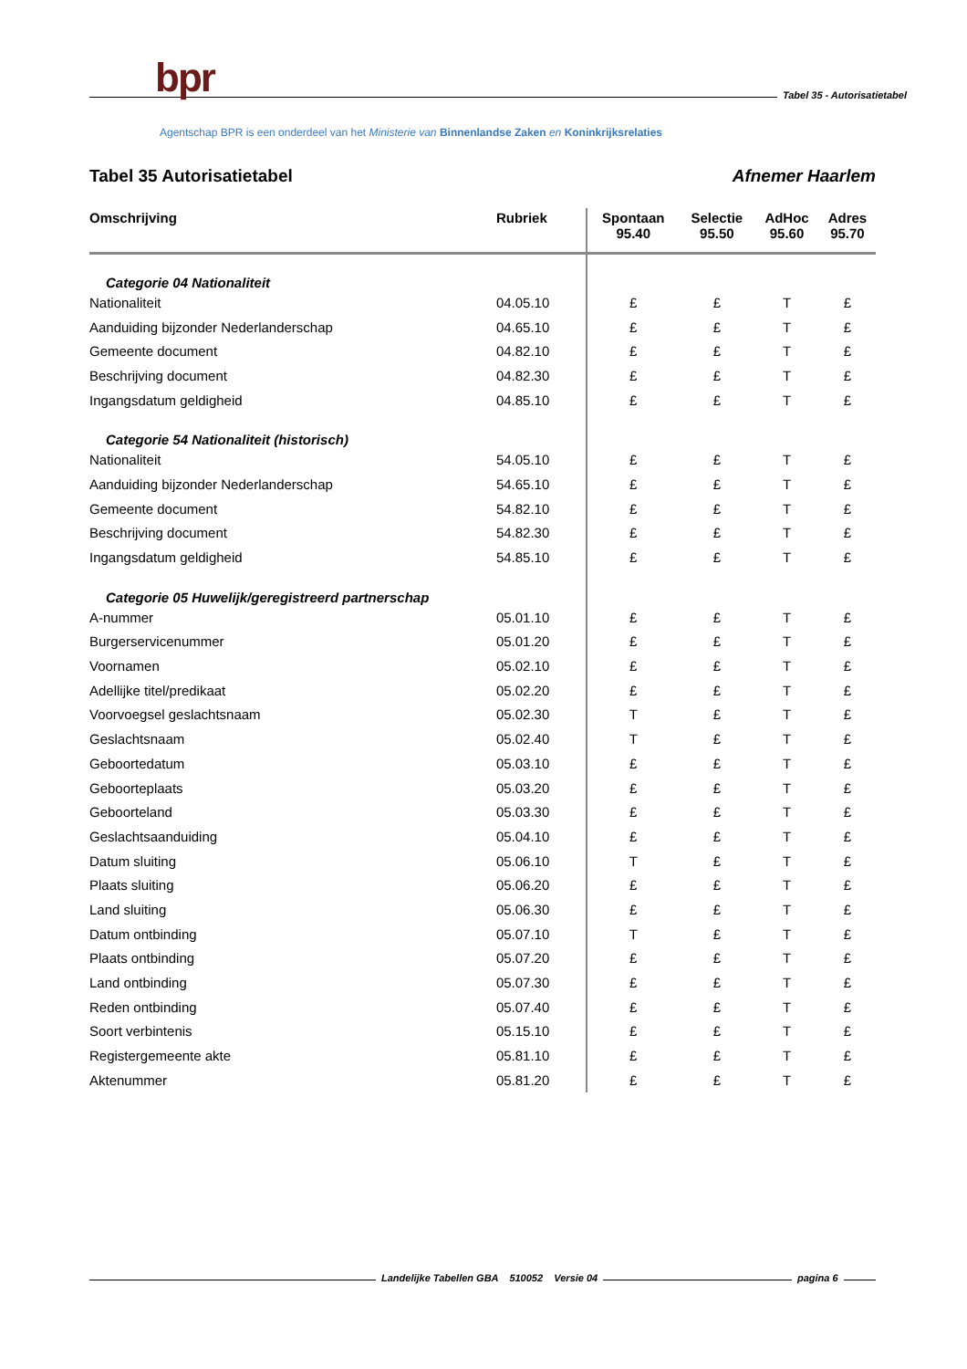bpr
Tabel 35 - Autorisatietabel
Agentschap BPR is een onderdeel van het Ministerie van Binnenlandse Zaken en Koninkrijksrelaties
Tabel 35 Autorisatietabel Afnemer Haarlem
| Omschrijving | Rubriek | Spontaan 95.40 | Selectie 95.50 | AdHoc 95.60 | Adres 95.70 |
| --- | --- | --- | --- | --- | --- |
| Categorie 04 Nationaliteit | | | | | |
| Nationaliteit | 04.05.10 | £ | £ | T | £ |
| Aanduiding bijzonder Nederlanderschap | 04.65.10 | £ | £ | T | £ |
| Gemeente document | 04.82.10 | £ | £ | T | £ |
| Beschrijving document | 04.82.30 | £ | £ | T | £ |
| Ingangsdatum geldigheid | 04.85.10 | £ | £ | T | £ |
| Categorie 54 Nationaliteit (historisch) | | | | | |
| Nationaliteit | 54.05.10 | £ | £ | T | £ |
| Aanduiding bijzonder Nederlanderschap | 54.65.10 | £ | £ | T | £ |
| Gemeente document | 54.82.10 | £ | £ | T | £ |
| Beschrijving document | 54.82.30 | £ | £ | T | £ |
| Ingangsdatum geldigheid | 54.85.10 | £ | £ | T | £ |
| Categorie 05 Huwelijk/geregistreerd partnerschap | | | | | |
| A-nummer | 05.01.10 | £ | £ | T | £ |
| Burgerservicenummer | 05.01.20 | £ | £ | T | £ |
| Voornamen | 05.02.10 | £ | £ | T | £ |
| Adellijke titel/predikaat | 05.02.20 | £ | £ | T | £ |
| Voorvoegsel geslachtsnaam | 05.02.30 | T | £ | T | £ |
| Geslachtsnaam | 05.02.40 | T | £ | T | £ |
| Geboortedatum | 05.03.10 | £ | £ | T | £ |
| Geboorteplaats | 05.03.20 | £ | £ | T | £ |
| Geboorteland | 05.03.30 | £ | £ | T | £ |
| Geslachtsaanduiding | 05.04.10 | £ | £ | T | £ |
| Datum sluiting | 05.06.10 | T | £ | T | £ |
| Plaats sluiting | 05.06.20 | £ | £ | T | £ |
| Land sluiting | 05.06.30 | £ | £ | T | £ |
| Datum ontbinding | 05.07.10 | T | £ | T | £ |
| Plaats ontbinding | 05.07.20 | £ | £ | T | £ |
| Land ontbinding | 05.07.30 | £ | £ | T | £ |
| Reden ontbinding | 05.07.40 | £ | £ | T | £ |
| Soort verbintenis | 05.15.10 | £ | £ | T | £ |
| Registergemeente akte | 05.81.10 | £ | £ | T | £ |
| Aktenummer | 05.81.20 | £ | £ | T | £ |
Landelijke Tabellen GBA 510052 Versie 04
pagina 6